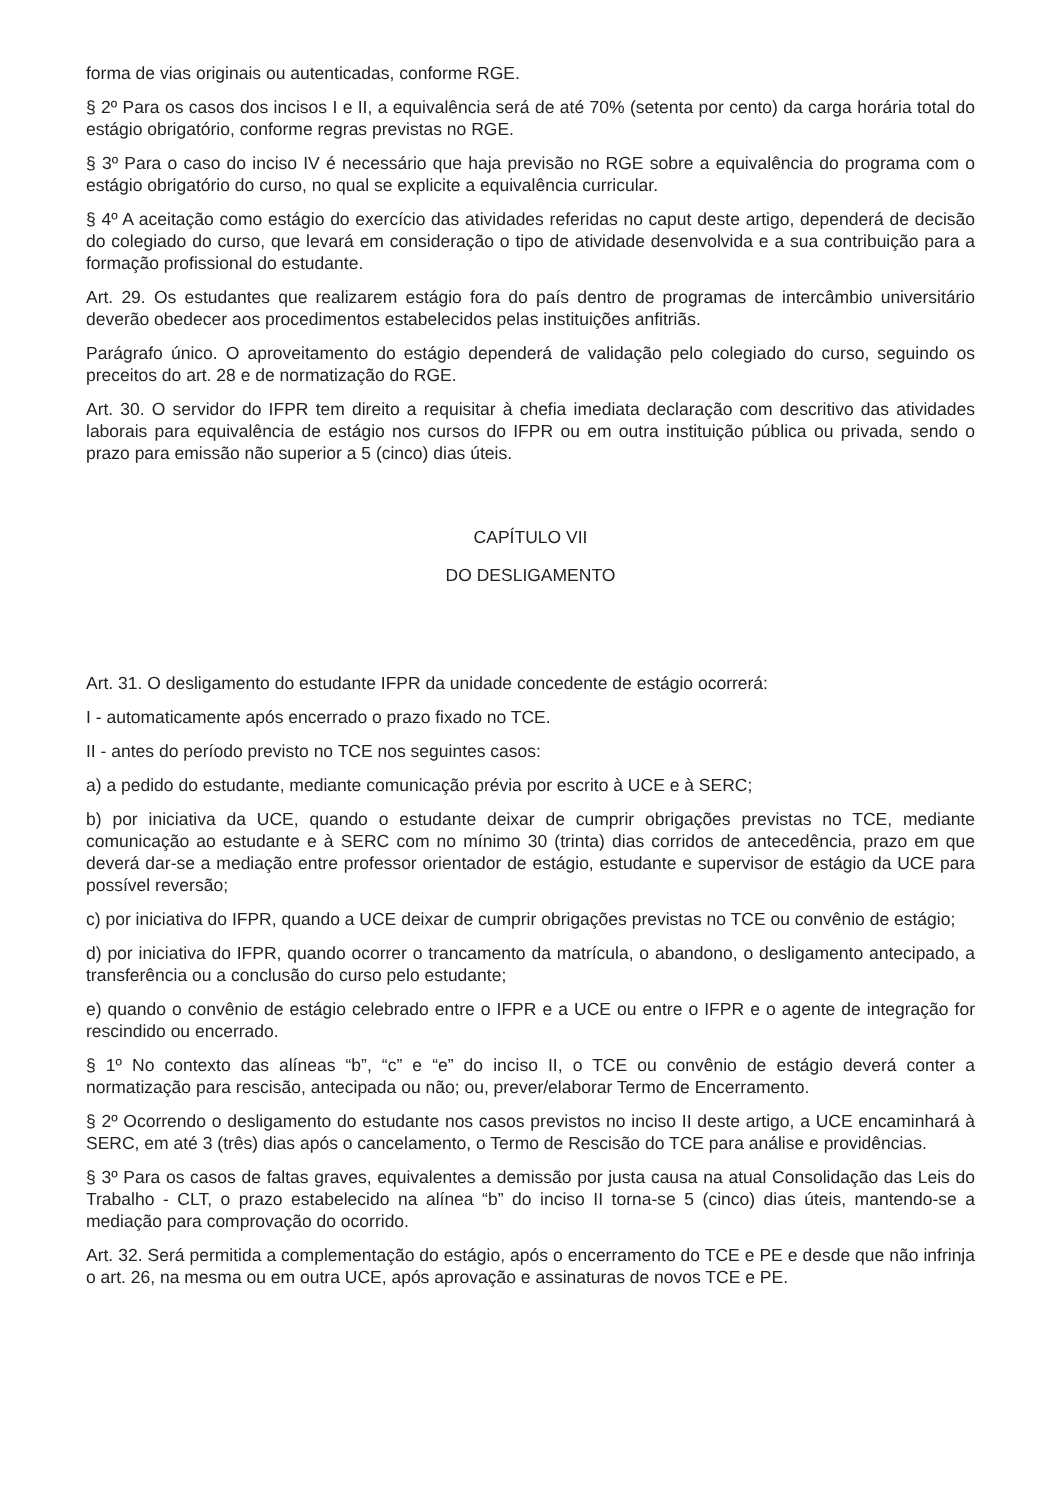forma de vias originais ou autenticadas, conforme RGE.
§ 2º Para os casos dos incisos I e II, a equivalência será de até 70% (setenta por cento) da carga horária total do estágio obrigatório, conforme regras previstas no RGE.
§ 3º Para o caso do inciso IV é necessário que haja previsão no RGE sobre a equivalência do programa com o estágio obrigatório do curso, no qual se explicite a equivalência curricular.
§ 4º A aceitação como estágio do exercício das atividades referidas no caput deste artigo, dependerá de decisão do colegiado do curso, que levará em consideração o tipo de atividade desenvolvida e a sua contribuição para a formação profissional do estudante.
Art. 29. Os estudantes que realizarem estágio fora do país dentro de programas de intercâmbio universitário deverão obedecer aos procedimentos estabelecidos pelas instituições anfitriãs.
Parágrafo único. O aproveitamento do estágio dependerá de validação pelo colegiado do curso, seguindo os preceitos do art. 28 e de normatização do RGE.
Art. 30. O servidor do IFPR tem direito a requisitar à chefia imediata declaração com descritivo das atividades laborais para equivalência de estágio nos cursos do IFPR ou em outra instituição pública ou privada, sendo o prazo para emissão não superior a 5 (cinco) dias úteis.
CAPÍTULO VII
DO DESLIGAMENTO
Art. 31. O desligamento do estudante IFPR da unidade concedente de estágio ocorrerá:
I - automaticamente após encerrado o prazo fixado no TCE.
II - antes do período previsto no TCE nos seguintes casos:
a) a pedido do estudante, mediante comunicação prévia por escrito à UCE e à SERC;
b) por iniciativa da UCE, quando o estudante deixar de cumprir obrigações previstas no TCE, mediante comunicação ao estudante e à SERC com no mínimo 30 (trinta) dias corridos de antecedência, prazo em que deverá dar-se a mediação entre professor orientador de estágio, estudante e supervisor de estágio da UCE para possível reversão;
c) por iniciativa do IFPR, quando a UCE deixar de cumprir obrigações previstas no TCE ou convênio de estágio;
d) por iniciativa do IFPR, quando ocorrer o trancamento da matrícula, o abandono, o desligamento antecipado, a transferência ou a conclusão do curso pelo estudante;
e) quando o convênio de estágio celebrado entre o IFPR e a UCE ou entre o IFPR e o agente de integração for rescindido ou encerrado.
§ 1º No contexto das alíneas “b”, “c” e “e” do inciso II, o TCE ou convênio de estágio deverá conter a normatização para rescisão, antecipada ou não; ou, prever/elaborar Termo de Encerramento.
§ 2º Ocorrendo o desligamento do estudante nos casos previstos no inciso II deste artigo, a UCE encaminhará à SERC, em até 3 (três) dias após o cancelamento, o Termo de Rescisão do TCE para análise e providências.
§ 3º Para os casos de faltas graves, equivalentes a demissão por justa causa na atual Consolidação das Leis do Trabalho - CLT, o prazo estabelecido na alínea “b” do inciso II torna-se 5 (cinco) dias úteis, mantendo-se a mediação para comprovação do ocorrido.
Art. 32. Será permitida a complementação do estágio, após o encerramento do TCE e PE e desde que não infrinja o art. 26, na mesma ou em outra UCE, após aprovação e assinaturas de novos TCE e PE.